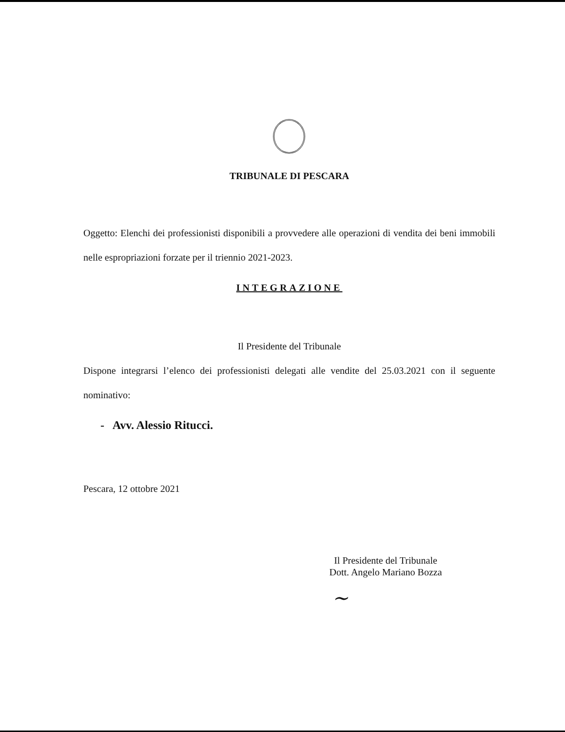TRIBUNALE DI PESCARA
Oggetto: Elenchi dei professionisti disponibili a provvedere alle operazioni di vendita dei beni immobili nelle espropriazioni forzate per il triennio 2021-2023.
INTEGRAZIONE
Il Presidente del Tribunale
Dispone integrarsi l’elenco dei professionisti delegati alle vendite del 25.03.2021 con il seguente nominativo:
- Avv. Alessio Ritucci.
Pescara, 12 ottobre 2021
Il Presidente del Tribunale
Dott. Angelo Mariano Bozza
~